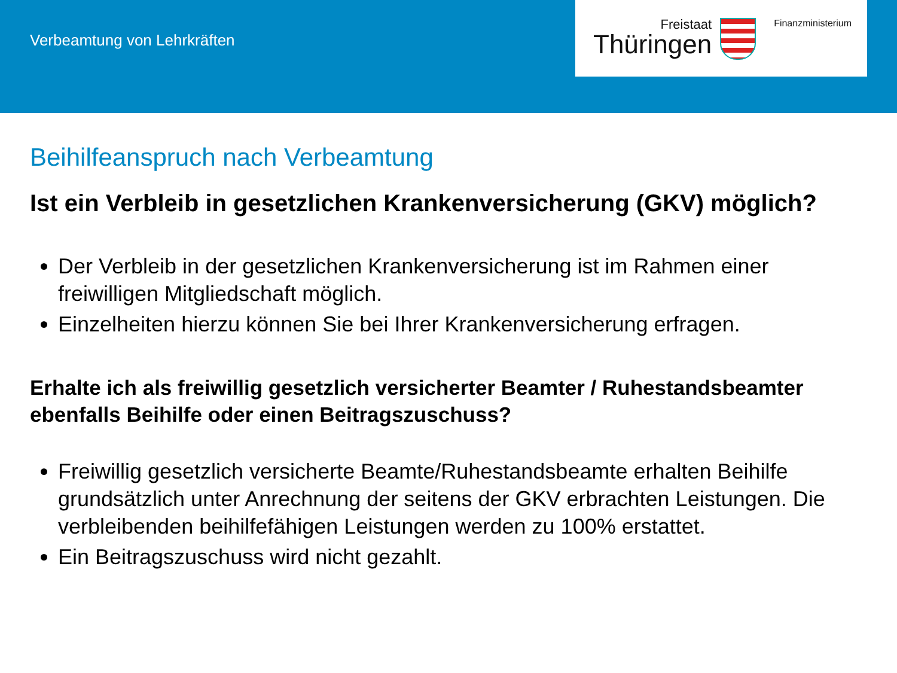Verbeamtung von Lehrkräften
Freistaat
Thüringen
Finanzministerium
Beihilfeanspruch nach Verbeamtung
Ist ein Verbleib in gesetzlichen Krankenversicherung (GKV) möglich?
Der Verbleib in der gesetzlichen Krankenversicherung ist im Rahmen einer freiwilligen Mitgliedschaft möglich.
Einzelheiten hierzu können Sie bei Ihrer Krankenversicherung erfragen.
Erhalte ich als freiwillig gesetzlich versicherter Beamter / Ruhestandsbeamter ebenfalls Beihilfe oder einen Beitragszuschuss?
Freiwillig gesetzlich versicherte Beamte/Ruhestandsbeamte erhalten Beihilfe grundsätzlich unter Anrechnung der seitens der GKV erbrachten Leistungen. Die verbleibenden beihilfefähigen Leistungen werden zu 100% erstattet.
Ein Beitragszuschuss wird nicht gezahlt.